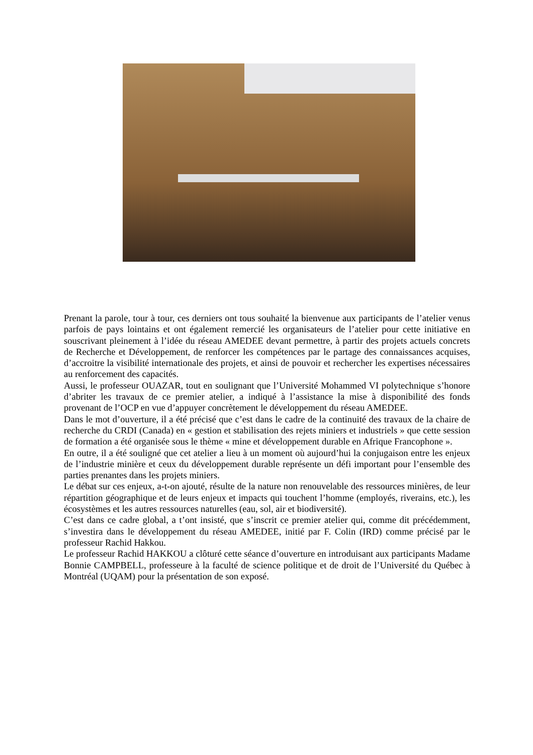Prenant la parole, tour à tour, ces derniers ont tous souhaité la bienvenue aux participants de l’atelier venus parfois de pays lointains et ont également remercié les organisateurs de l’atelier pour cette initiative en souscrivant pleinement à l’idée du réseau AMEDEE devant permettre, à partir des projets actuels concrets de Recherche et Développement, de renforcer les compétences par le partage des connaissances acquises, d’accroitre la visibilité internationale des projets, et ainsi de pouvoir et rechercher les expertises nécessaires au renforcement des capacités.
Aussi, le professeur OUAZAR, tout en soulignant que l’Université Mohammed VI polytechnique s’honore d’abriter les travaux de ce premier atelier, a indiqué à l’assistance la mise à disponibilité des fonds provenant de l’OCP en vue d’appuyer concrètement le développement du réseau AMEDEE.
Dans le mot d’ouverture, il a été précisé que c’est dans le cadre de la continuité des travaux de la chaire de recherche du CRDI (Canada) en « gestion et stabilisation des rejets miniers et industriels » que cette session de formation a été organisée sous le thème « mine et développement durable en Afrique Francophone ».
En outre, il a été souligné que cet atelier a lieu à un moment où aujourd’hui la conjugaison entre les enjeux de l’industrie minière et ceux du développement durable représente un défi important pour l’ensemble des parties prenantes dans les projets miniers.
Le débat sur ces enjeux, a-t-on ajouté, résulte de la nature non renouvelable des ressources minières, de leur répartition géographique et de leurs enjeux et impacts qui touchent l’homme (employés, riverains, etc.), les écosystèmes et les autres ressources naturelles (eau, sol, air et biodiversité).
C’est dans ce cadre global, a t’ont insisté, que s’inscrit ce premier atelier qui, comme dit précédemment, s’investira dans le développement du réseau AMEDEE, initié par F. Colin (IRD) comme précisé par le professeur Rachid Hakkou.
Le professeur Rachid HAKKOU a clôturé cette séance d’ouverture en introduisant aux participants Madame Bonnie CAMPBELL, professeure à la faculté de science politique et de droit de l’Université du Québec à Montréal (UQAM) pour la présentation de son exposé.